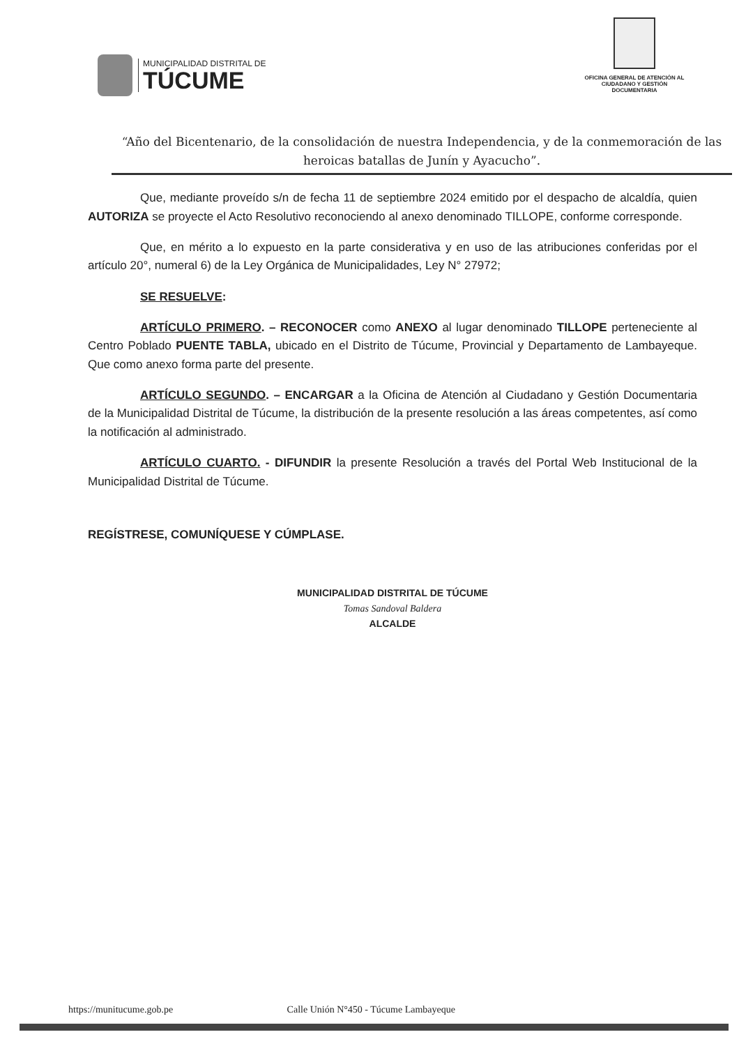MUNICIPALIDAD DISTRITAL DE
TÚCUME
OFICINA GENERAL DE ATENCIÓN AL CIUDADANO Y GESTIÓN DOCUMENTARIA
“Año del Bicentenario, de la consolidación de nuestra Independencia, y de la conmemoración de las heroicas batallas de Junín y Ayacucho”.
Que, mediante proveído s/n de fecha 11 de septiembre 2024 emitido por el despacho de alcaldía, quien AUTORIZA se proyecte el Acto Resolutivo reconociendo al anexo denominado TILLOPE, conforme corresponde.
Que, en mérito a lo expuesto en la parte considerativa y en uso de las atribuciones conferidas por el artículo 20°, numeral 6) de la Ley Orgánica de Municipalidades, Ley N° 27972;
SE RESUELVE:
ARTÍCULO PRIMERO. – RECONOCER como ANEXO al lugar denominado TILLOPE perteneciente al Centro Poblado PUENTE TABLA, ubicado en el Distrito de Túcume, Provincial y Departamento de Lambayeque. Que como anexo forma parte del presente.
ARTÍCULO SEGUNDO. – ENCARGAR a la Oficina de Atención al Ciudadano y Gestión Documentaria de la Municipalidad Distrital de Túcume, la distribución de la presente resolución a las áreas competentes, así como la notificación al administrado.
ARTÍCULO CUARTO. - DIFUNDIR la presente Resolución a través del Portal Web Institucional de la Municipalidad Distrital de Túcume.
REGÍSTRESE, COMUNÍQUESE Y CÚMPLASE.
MUNICIPALIDAD DISTRITAL DE TÚCUME
Tomas Sandoval Baldera
ALCALDE
https://munitucume.gob.pe Calle Unión N°450 - Túcume Lambayeque